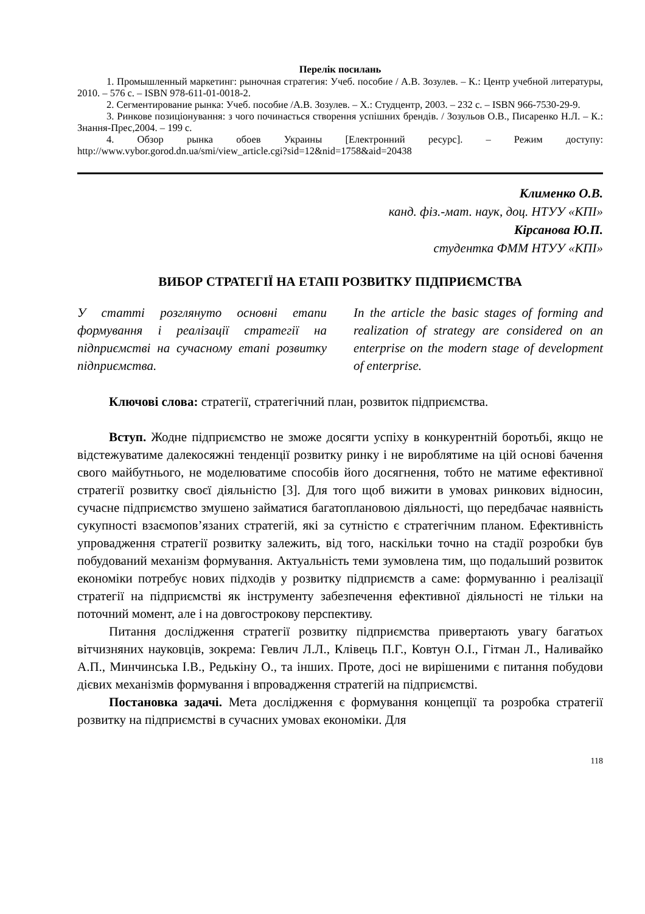Перелік посилань
1. Промышленный маркетинг: рыночная стратегия: Учеб. пособие / А.В. Зозулев. – К.: Центр учебной литературы, 2010. – 576 с. – ISBN 978-611-01-0018-2.
2. Сегментирование рынка: Учеб. пособие /А.В. Зозулев. – Х.: Студцентр, 2003. – 232 с. – ISBN 966-7530-29-9.
3. Ринкове позиціонування: з чого починається створення успішних брендів. / Зозульов О.В., Писаренко Н.Л. – К.: Знання-Прес,2004. – 199 с.
4. Обзор рынка обоев Украины [Електронний ресурс]. – Режим доступу: http://www.vybor.gorod.dn.ua/smi/view_article.cgi?sid=12&nid=1758&aid=20438
Клименко О.В.
канд. фіз.-мат. наук, доц. НТУУ «КПІ»
Кірсанова Ю.П.
студентка ФММ НТУУ «КПІ»
ВИБОР СТРАТЕГІЇ НА ЕТАПІ РОЗВИТКУ ПІДПРИЄМСТВА
У статті розглянуто основні етапи формування і реалізації стратегії на підприємстві на сучасному етапі розвитку підприємства.
In the article the basic stages of forming and realization of strategy are considered on an enterprise on the modern stage of development of enterprise.
Ключові слова: стратегії, стратегічний план, розвиток підприємства.
Вступ. Жодне підприємство не зможе досягти успіху в конкурентній боротьбі, якщо не відстежуватиме далекосяжні тенденції розвитку ринку і не вироблятиме на цій основі бачення свого майбутнього, не моделюватиме способів його досягнення, тобто не матиме ефективної стратегії розвитку своєї діяльністю [3]. Для того щоб вижити в умовах ринкових відносин, сучасне підприємство змушено займатися багатоплановою діяльності, що передбачає наявність сукупності взаємопов’язаних стратегій, які за сутністю є стратегічним планом. Ефективність упровадження стратегії розвитку залежить, від того, наскільки точно на стадії розробки був побудований механізм формування. Актуальність теми зумовлена тим, що подальший розвиток економіки потребує нових підходів у розвитку підприємств а саме: формуванню і реалізації стратегії на підприємстві як інструменту забезпечення ефективної діяльності не тільки на поточний момент, але і на довгострокову перспективу.
Питання дослідження стратегії розвитку підприємства привертають увагу багатьох вітчизняних науковців, зокрема: Гевлич Л.Л., Клівець П.Г., Ковтун О.І., Гітман Л., Наливайко А.П., Минчинська І.В., Редькіну О., та інших. Проте, досі не вирішеними є питання побудови дієвих механізмів формування і впровадження стратегій на підприємстві.
Постановка задачі. Мета дослідження є формування концепції та розробка стратегії розвитку на підприємстві в сучасних умовах економіки. Для
118